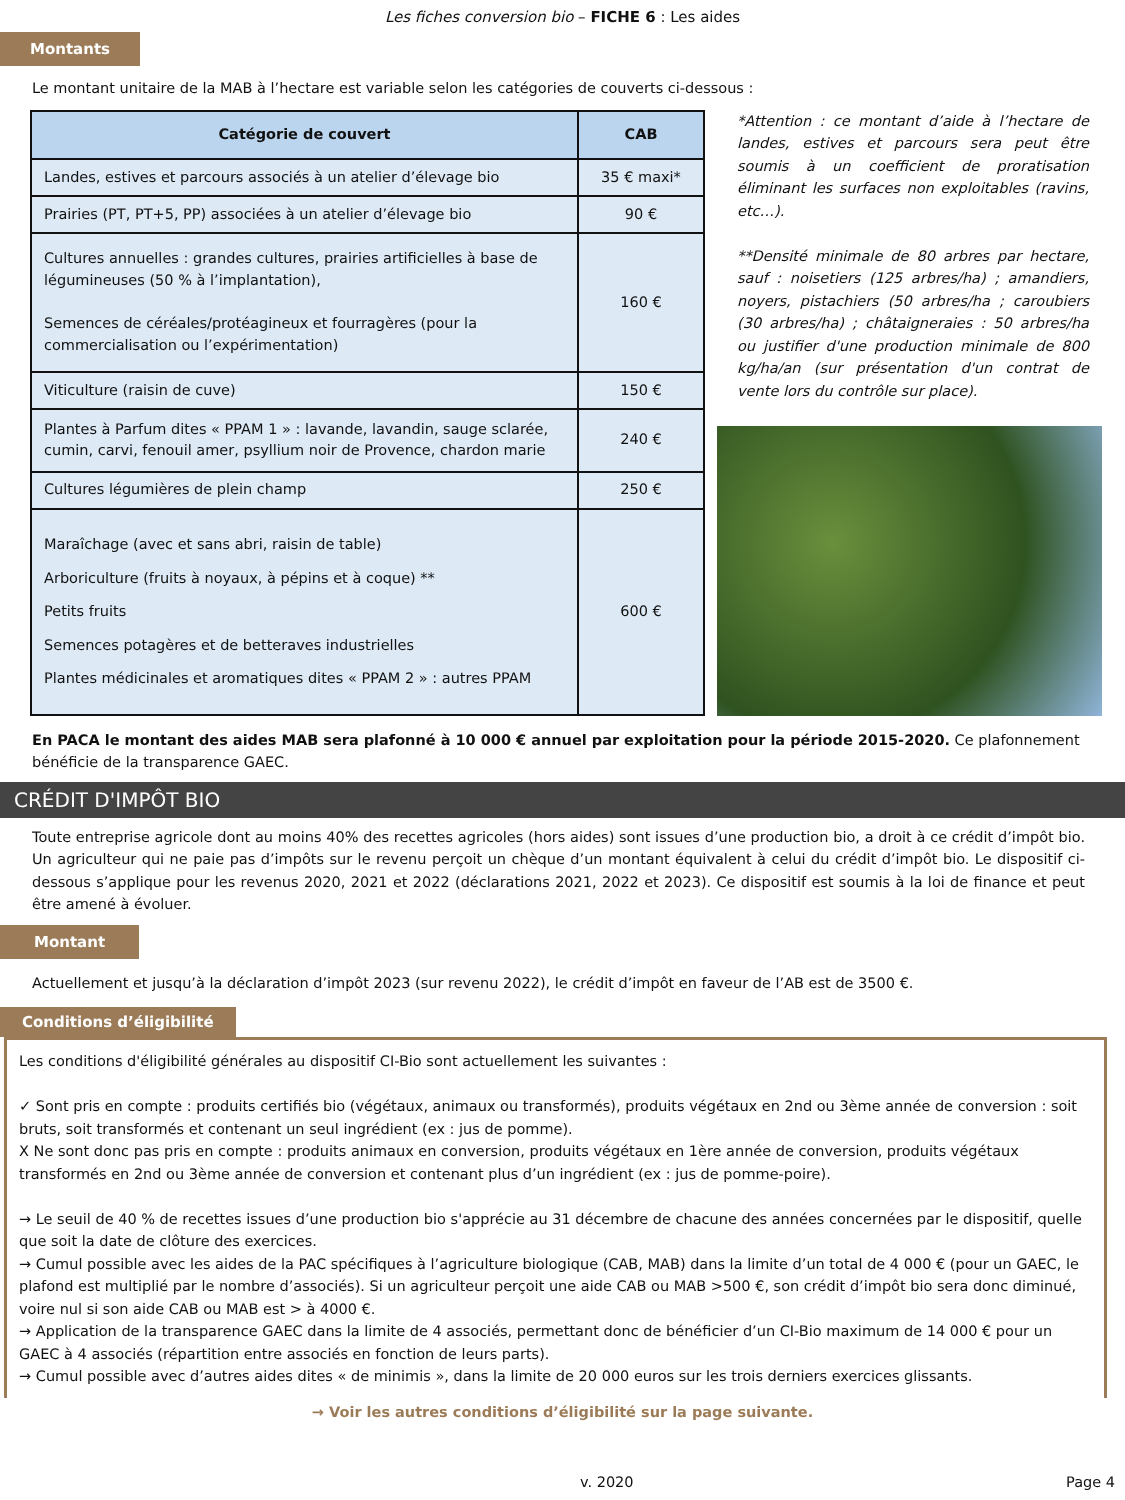Les fiches conversion bio – FICHE 6 : Les aides
Montants
Le montant unitaire de la MAB à l’hectare est variable selon les catégories de couverts ci-dessous :
| Catégorie de couvert | CAB |
| --- | --- |
| Landes, estives et parcours associés à un atelier d’élevage bio | 35 € maxi* |
| Prairies (PT, PT+5, PP) associées à un atelier d’élevage bio | 90 € |
| Cultures annuelles : grandes cultures, prairies artificielles à base de légumineuses (50 % à l’implantation), Semences de céréales/protéagineux et fourragères (pour la commercialisation ou l’expérimentation) | 160 € |
| Viticulture (raisin de cuve) | 150 € |
| Plantes à Parfum dites « PPAM 1 » : lavande, lavandin, sauge sclarée, cumin, carvi, fenouil amer, psyllium noir de Provence, chardon marie | 240 € |
| Cultures légumières de plein champ | 250 € |
| Maraîchage (avec et sans abri, raisin de table) Arboriculture (fruits à noyaux, à pépins et à coque) ** Petits fruits Semences potagères et de betteraves industrielles Plantes médicinales et aromatiques dites « PPAM 2 » : autres PPAM | 600 € |
*Attention : ce montant d’aide à l’hectare de landes, estives et parcours sera peut être soumis à un coefficient de proratisation éliminant les surfaces non exploitables (ravins, etc…).
**Densité minimale de 80 arbres par hectare, sauf : noisetiers (125 arbres/ha) ; amandiers, noyers, pistachiers (50 arbres/ha ; caroubiers (30 arbres/ha) ; châtaigneraies : 50 arbres/ha ou justifier d'une production minimale de 800 kg/ha/an (sur présentation d'un contrat de vente lors du contrôle sur place).
En PACA le montant des aides MAB sera plafonné à 10 000 € annuel par exploitation pour la période 2015-2020. Ce plafonnement bénéficie de la transparence GAEC.
CRÉDIT D'IMPÔT BIO
Toute entreprise agricole dont au moins 40% des recettes agricoles (hors aides) sont issues d’une production bio, a droit à ce crédit d’impôt bio. Un agriculteur qui ne paie pas d’impôts sur le revenu perçoit un chèque d’un montant équivalent à celui du crédit d’impôt bio. Le dispositif ci-dessous s’applique pour les revenus 2020, 2021 et 2022 (déclarations 2021, 2022 et 2023). Ce dispositif est soumis à la loi de finance et peut être amené à évoluer.
Montant
Actuellement et jusqu’à la déclaration d’impôt 2023 (sur revenu 2022), le crédit d’impôt en faveur de l’AB est de 3500 €.
Conditions d’éligibilité
Les conditions d'éligibilité générales au dispositif CI-Bio sont actuellement les suivantes :
✓ Sont pris en compte : produits certifiés bio (végétaux, animaux ou transformés), produits végétaux en 2nd ou 3ème année de conversion : soit bruts, soit transformés et contenant un seul ingrédient (ex : jus de pomme).
X Ne sont donc pas pris en compte : produits animaux en conversion, produits végétaux en 1ère année de conversion, produits végétaux transformés en 2nd ou 3ème année de conversion et contenant plus d’un ingrédient (ex : jus de pomme-poire).
→ Le seuil de 40 % de recettes issues d’une production bio s'apprécie au 31 décembre de chacune des années concernées par le dispositif, quelle que soit la date de clôture des exercices.
→ Cumul possible avec les aides de la PAC spécifiques à l’agriculture biologique (CAB, MAB) dans la limite d’un total de 4 000 € (pour un GAEC, le plafond est multiplié par le nombre d’associés). Si un agriculteur perçoit une aide CAB ou MAB >500 €, son crédit d’impôt bio sera donc diminué, voire nul si son aide CAB ou MAB est > à 4000 €.
→ Application de la transparence GAEC dans la limite de 4 associés, permettant donc de bénéficier d’un CI-Bio maximum de 14 000 € pour un GAEC à 4 associés (répartition entre associés en fonction de leurs parts).
→ Cumul possible avec d’autres aides dites « de minimis », dans la limite de 20 000 euros sur les trois derniers exercices glissants.
→ Voir les autres conditions d’éligibilité sur la page suivante.
v. 2020 Page 4